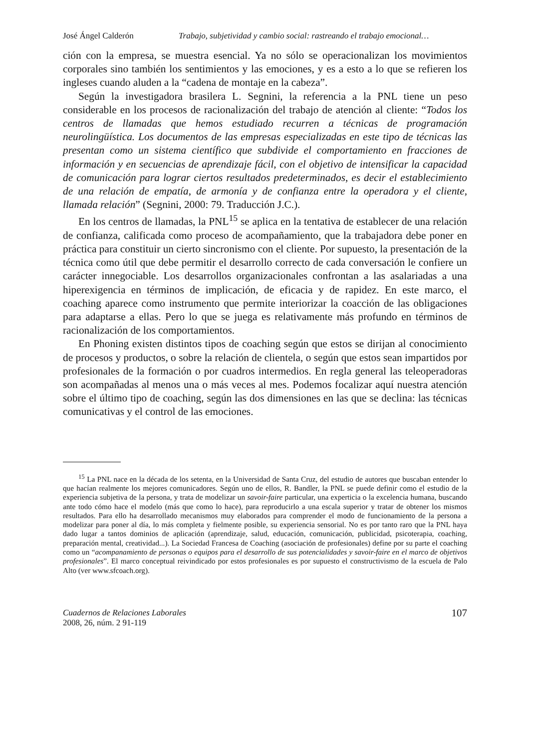José Ángel Calderón Trabajo, subjetividad y cambio social: rastreando el trabajo emocional…
ción con la empresa, se muestra esencial. Ya no sólo se operacionalizan los movimientos corporales sino también los sentimientos y las emociones, y es a esto a lo que se refieren los ingleses cuando aluden a la “cadena de montaje en la cabeza”.
Según la investigadora brasilera L. Segnini, la referencia a la PNL tiene un peso considerable en los procesos de racionalización del trabajo de atención al cliente: “Todos los centros de llamadas que hemos estudiado recurren a técnicas de programación neurolingüística. Los documentos de las empresas especializadas en este tipo de técnicas las presentan como un sistema científico que subdivide el comportamiento en fracciones de información y en secuencias de aprendizaje fácil, con el objetivo de intensificar la capacidad de comunicación para lograr ciertos resultados predeterminados, es decir el establecimiento de una relación de empatía, de armonía y de confianza entre la operadora y el cliente, llamada relación” (Segnini, 2000: 79. Traducción J.C.).
En los centros de llamadas, la PNL<sup>15</sup> se aplica en la tentativa de establecer de una relación de confianza, calificada como proceso de acompañamiento, que la trabajadora debe poner en práctica para constituir un cierto sincronismo con el cliente. Por supuesto, la presentación de la técnica como útil que debe permitir el desarrollo correcto de cada conversación le confiere un carácter innegociable. Los desarrollos organizacionales confrontan a las asalariadas a una hiperexigencia en términos de implicación, de eficacia y de rapidez. En este marco, el coaching aparece como instrumento que permite interiorizar la coacción de las obligaciones para adaptarse a ellas. Pero lo que se juega es relativamente más profundo en términos de racionalización de los comportamientos.
En Phoning existen distintos tipos de coaching según que estos se dirijan al conocimiento de procesos y productos, o sobre la relación de clientela, o según que estos sean impartidos por profesionales de la formación o por cuadros intermedios. En regla general las teleoperadoras son acompañadas al menos una o más veces al mes. Podemos focalizar aquí nuestra atención sobre el último tipo de coaching, según las dos dimensiones en las que se declina: las técnicas comunicativas y el control de las emociones.
<sup>15</sup> La PNL nace en la década de los setenta, en la Universidad de Santa Cruz, del estudio de autores que buscaban entender lo que hacían realmente los mejores comunicadores. Según uno de ellos, R. Bandler, la PNL se puede definir como el estudio de la experiencia subjetiva de la persona, y trata de modelizar un savoir-faire particular, una experticia o la excelencia humana, buscando ante todo cómo hace el modelo (más que como lo hace), para reproducirlo a una escala superior y tratar de obtener los mismos resultados. Para ello ha desarrollado mecanismos muy elaborados para comprender el modo de funcionamiento de la persona a modelizar para poner al día, lo más completa y fielmente posible, su experiencia sensorial. No es por tanto raro que la PNL haya dado lugar a tantos dominios de aplicación (aprendizaje, salud, educación, comunicación, publicidad, psicoterapia, coaching, preparación mental, creatividad...). La Sociedad Francesa de Coaching (asociación de profesionales) define por su parte el coaching como un “acompanamiento de personas o equipos para el desarrollo de sus potencialidades y savoir-faire en el marco de objetivos profesionales”. El marco conceptual reivindicado por estos profesionales es por supuesto el constructivismo de la escuela de Palo Alto (ver www.sfcoach.org).
Cuadernos de Relaciones Laborales
2008, 26, núm. 2 91-119
107